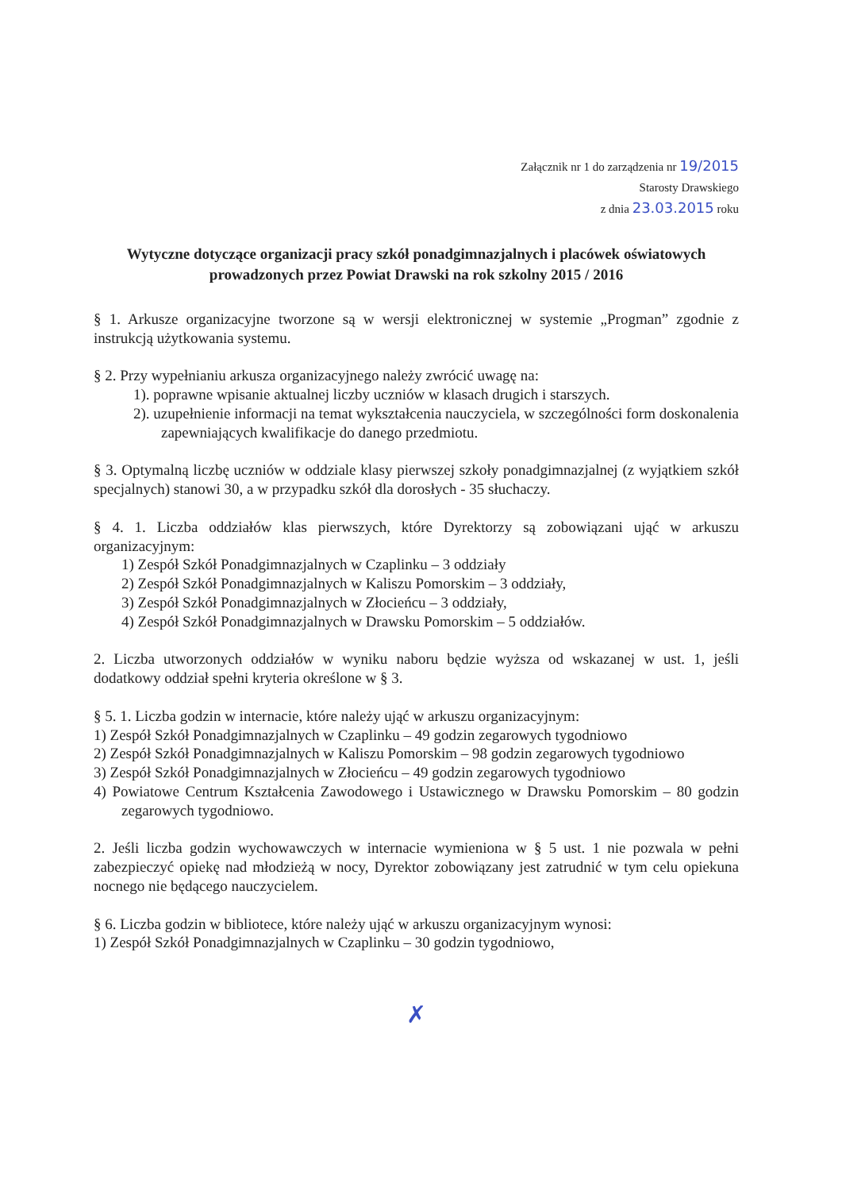Załącznik nr 1 do zarządzenia nr 19/2015
Starosty Drawskiego
z dnia 23.03.2015 roku
Wytyczne dotyczące organizacji pracy szkół ponadgimnazjalnych i placówek oświatowych prowadzonych przez Powiat Drawski na rok szkolny 2015 / 2016
§ 1. Arkusze organizacyjne tworzone są w wersji elektronicznej w systemie „Progman” zgodnie z instrukcją użytkowania systemu.
§ 2. Przy wypełnianiu arkusza organizacyjnego należy zwrócić uwagę na:
1). poprawne wpisanie aktualnej liczby uczniów w klasach drugich i starszych.
2). uzupełnienie informacji na temat wykształcenia nauczyciela, w szczególności form doskonalenia zapewniających kwalifikacje do danego przedmiotu.
§ 3. Optymalną liczbę uczniów w oddziale klasy pierwszej szkoły ponadgimnazjalnej (z wyjątkiem szkół specjalnych) stanowi 30, a w przypadku szkół dla dorosłych - 35 słuchaczy.
§ 4. 1. Liczba oddziałów klas pierwszych, które Dyrektorzy są zobowiązani ująć w arkuszu organizacyjnym:
1) Zespół Szkół Ponadgimnazjalnych w Czaplinku – 3 oddziały
2) Zespół Szkół Ponadgimnazjalnych w Kaliszu Pomorskim – 3 oddziały,
3) Zespół Szkół Ponadgimnazjalnych w Złocieńcu – 3 oddziały,
4) Zespół Szkół Ponadgimnazjalnych w Drawsku Pomorskim – 5 oddziałów.
2. Liczba utworzonych oddziałów w wyniku naboru będzie wyższa od wskazanej w ust. 1, jeśli dodatkowy oddział spełni kryteria określone w § 3.
§ 5. 1. Liczba godzin w internacie, które należy ująć w arkuszu organizacyjnym:
1) Zespół Szkół Ponadgimnazjalnych w Czaplinku – 49 godzin zegarowych tygodniowo
2) Zespół Szkół Ponadgimnazjalnych w Kaliszu Pomorskim – 98 godzin zegarowych tygodniowo
3) Zespół Szkół Ponadgimnazjalnych w Złocieńcu – 49 godzin zegarowych tygodniowo
4) Powiatowe Centrum Kształcenia Zawodowego i Ustawicznego w Drawsku Pomorskim – 80 godzin zegarowych tygodniowo.
2. Jeśli liczba godzin wychowawczych w internacie wymieniona w § 5 ust. 1 nie pozwala w pełni zabezpieczyć opiekę nad młodzieżą w nocy, Dyrektor zobowiązany jest zatrudnić w tym celu opiekuna nocnego nie będącego nauczycielem.
§ 6. Liczba godzin w bibliotece, które należy ująć w arkuszu organizacyjnym wynosi:
1) Zespół Szkół Ponadgimnazjalnych w Czaplinku – 30 godzin tygodniowo,
✗